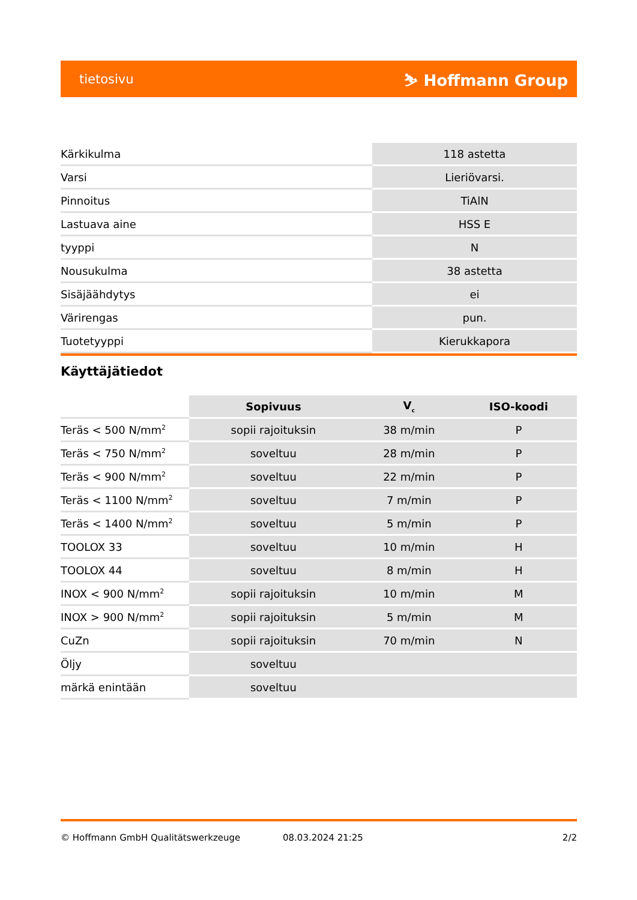tietosivu ⛷ Hoffmann Group
| Kärkikulma | 118 astetta |
| Varsi | Lieriövarsi. |
| Pinnoitus | TiAlN |
| Lastuava aine | HSS E |
| tyyppi | N |
| Nousukulma | 38 astetta |
| Sisäjäähdytys | ei |
| Värirengas | pun. |
| Tuotetyyppi | Kierukkapora |
Käyttäjätiedot
| | Sopivuus | V<sub>c</sub> | ISO-koodi |
| --- | --- | --- | --- |
| Teräs < 500 N/mm<sup>2</sup> | sopii rajoituksin | 38 m/min | P |
| Teräs < 750 N/mm<sup>2</sup> | soveltuu | 28 m/min | P |
| Teräs < 900 N/mm<sup>2</sup> | soveltuu | 22 m/min | P |
| Teräs < 1100 N/mm<sup>2</sup> | soveltuu | 7 m/min | P |
| Teräs < 1400 N/mm<sup>2</sup> | soveltuu | 5 m/min | P |
| TOOLOX 33 | soveltuu | 10 m/min | H |
| TOOLOX 44 | soveltuu | 8 m/min | H |
| INOX < 900 N/mm<sup>2</sup> | sopii rajoituksin | 10 m/min | M |
| INOX > 900 N/mm<sup>2</sup> | sopii rajoituksin | 5 m/min | M |
| CuZn | sopii rajoituksin | 70 m/min | N |
| Öljy | soveltuu | | |
| märkä enintään | soveltuu | | |
© Hoffmann GmbH Qualitätswerkzeuge 08.03.2024 21:25 2/2